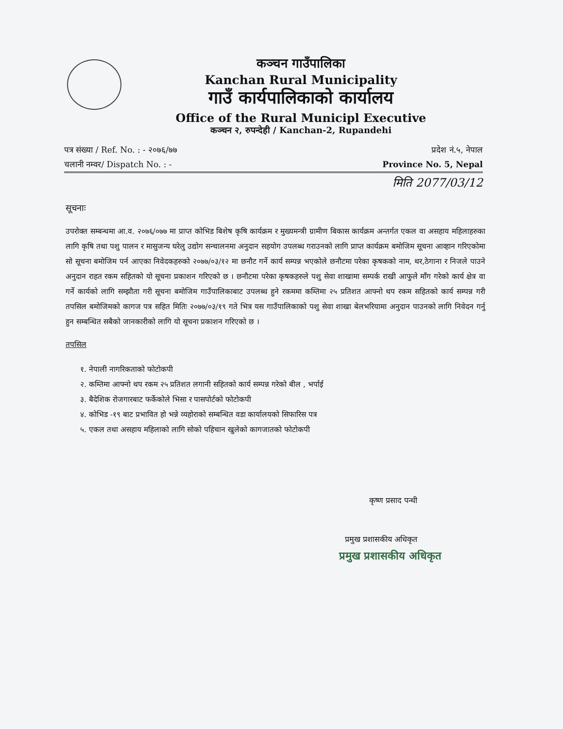कञ्चन गाउँपालिका
Kanchan Rural Municipality
गाउँ कार्यपालिकाको कार्यालय
Office of the Rural Municipl Executive
कञ्चन २, रुपन्देही / Kanchan-2, Rupandehi
पत्र संख्या / Ref. No. : - २०७६/७७
चलानी नम्वर/ Dispatch No. : -
प्रदेश नं.५, नेपाल
Province No. 5, Nepal
मिति 2077/03/12
सूचनाः
उपरोक्त सम्बन्धमा आ.व. २०७६/०७७ मा प्राप्त कोभिड बिशेष कृषि कार्यक्रम र मुख्यमन्त्री ग्रामीण बिकास कार्यक्रम अन्तर्गत एकल वा असहाय महिलाहरुका लागि कृषि तथा पशु पालन र मासुजन्य घरेलु उद्योग सन्चालनमा अनुदान सहयोग उपलब्ध गराउनको लागि प्राप्त कार्यक्रम बमोजिम सूचना आव्हान गरिएकोमा सो सूचना बमोजिम पर्न आएका निवेदकहरुको २०७७/०३/१२ मा छनौट गर्ने कार्य सम्पन्न भएकोले छनौटमा परेका कृषकको नाम, थर,ठेगाना र निजले पाउने अनुदान राहत रकम सहितको यो सूचना प्रकाशन गरिएको छ । छनौटमा परेका कृषकहरुले पशु सेवा शाखामा सम्पर्क राखी आफुले माँग गरेको कार्य क्षेत्र वा गर्ने कार्यको लागि सम्झौता गरी सूचना बमोजिम गाउँपालिकाबाट उपलब्ध हुने रकममा कम्तिमा २५ प्रतिशत आफ्नो थप रकम सहितको कार्य सम्पन्न गरी तपसिल बमोजिमको कागज पत्र सहित मितिः २०७७/०३/१९ गते भित्र यस गाउँपालिकाको पशु सेवा शाखा बेलभरियामा अनुदान पाउनको लागि निवेदन गर्नु हुन सम्बन्धित सबैको जानकारीको लागि यो सूचना प्रकाशन गरिएको छ ।
तपसिल
१. नेपाली नागरिकताको फोटोकपी
२. कम्तिमा आफ्नो थप रकम २५ प्रतिशत लगानी सहितको कार्य सम्पन्न गरेको बील , भर्पाई
३. बैदेशिक रोजगारबाट फर्केकोले भिसा र पासपोर्टको फोटोकपी
४. कोभिड -१९ बाट प्रभावित हो भन्ने व्यहोराको सम्बन्धित वडा कार्यालयको सिफारिस पत्र
५. एकल तथा असहाय महिलाको लागि सोको पहिचान खुलेको कागजातको फोटोकपी
कृष्ण प्रसाद पन्थी
प्रमुख प्रशासकीय अधिकृत
प्रमुख प्रशासकीय अधिकृत